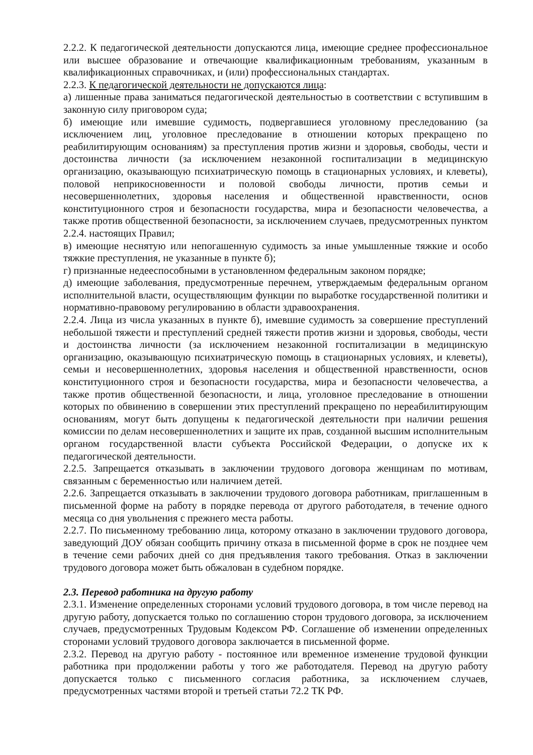2.2.2. К педагогической деятельности допускаются лица, имеющие среднее профессиональное или высшее образование и отвечающие квалификационным требованиям, указанным в квалификационных справочниках, и (или) профессиональных стандартах.
2.2.3. К педагогической деятельности не допускаются лица:
а) лишенные права заниматься педагогической деятельностью в соответствии с вступившим в законную силу приговором суда;
б) имеющие или имевшие судимость, подвергавшиеся уголовному преследованию (за исключением лиц, уголовное преследование в отношении которых прекращено по реабилитирующим основаниям) за преступления против жизни и здоровья, свободы, чести и достоинства личности (за исключением незаконной госпитализации в медицинскую организацию, оказывающую психиатрическую помощь в стационарных условиях, и клеветы), половой неприкосновенности и половой свободы личности, против семьи и несовершеннолетних, здоровья населения и общественной нравственности, основ конституционного строя и безопасности государства, мира и безопасности человечества, а также против общественной безопасности, за исключением случаев, предусмотренных пунктом 2.2.4. настоящих Правил;
в) имеющие неснятую или непогашенную судимость за иные умышленные тяжкие и особо тяжкие преступления, не указанные в пункте б);
г) признанные недееспособными в установленном федеральным законом порядке;
д) имеющие заболевания, предусмотренные перечнем, утверждаемым федеральным органом исполнительной власти, осуществляющим функции по выработке государственной политики и нормативно-правовому регулированию в области здравоохранения.
2.2.4. Лица из числа указанных в пункте б), имевшие судимость за совершение преступлений небольшой тяжести и преступлений средней тяжести против жизни и здоровья, свободы, чести и достоинства личности (за исключением незаконной госпитализации в медицинскую организацию, оказывающую психиатрическую помощь в стационарных условиях, и клеветы), семьи и несовершеннолетних, здоровья населения и общественной нравственности, основ конституционного строя и безопасности государства, мира и безопасности человечества, а также против общественной безопасности, и лица, уголовное преследование в отношении которых по обвинению в совершении этих преступлений прекращено по нереабилитирующим основаниям, могут быть допущены к педагогической деятельности при наличии решения комиссии по делам несовершеннолетних и защите их прав, созданной высшим исполнительным органом государственной власти субъекта Российской Федерации, о допуске их к педагогической деятельности.
2.2.5. Запрещается отказывать в заключении трудового договора женщинам по мотивам, связанным с беременностью или наличием детей.
2.2.6. Запрещается отказывать в заключении трудового договора работникам, приглашенным в письменной форме на работу в порядке перевода от другого работодателя, в течение одного месяца со дня увольнения с прежнего места работы.
2.2.7. По письменному требованию лица, которому отказано в заключении трудового договора, заведующий ДОУ обязан сообщить причину отказа в письменной форме в срок не позднее чем в течение семи рабочих дней со дня предъявления такого требования. Отказ в заключении трудового договора может быть обжалован в судебном порядке.
2.3. Перевод работника на другую работу
2.3.1. Изменение определенных сторонами условий трудового договора, в том числе перевод на другую работу, допускается только по соглашению сторон трудового договора, за исключением случаев, предусмотренных Трудовым Кодексом РФ. Соглашение об изменении определенных сторонами условий трудового договора заключается в письменной форме.
2.3.2. Перевод на другую работу - постоянное или временное изменение трудовой функции работника при продолжении работы у того же работодателя. Перевод на другую работу допускается только с письменного согласия работника, за исключением случаев, предусмотренных частями второй и третьей статьи 72.2 ТК РФ.